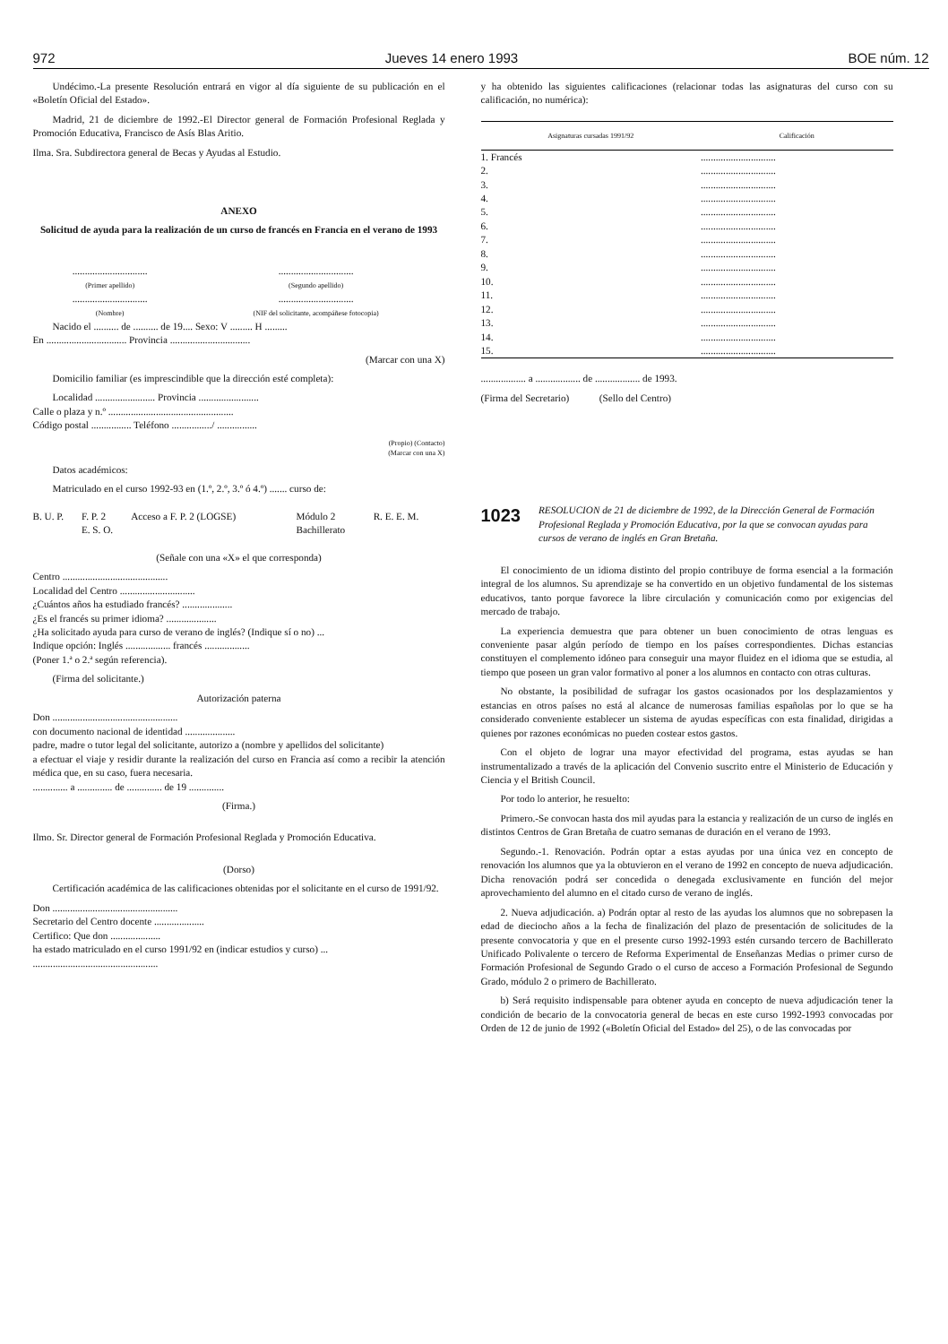972 Jueves 14 enero 1993 BOE núm. 12
Undécimo.-La presente Resolución entrará en vigor al día siguiente de su publicación en el «Boletín Oficial del Estado».
Madrid, 21 de diciembre de 1992.-El Director general de Formación Profesional Reglada y Promoción Educativa, Francisco de Asís Blas Aritio.
Ilma. Sra. Subdirectora general de Becas y Ayudas al Estudio.
ANEXO
Solicitud de ayuda para la realización de un curso de francés en Francia en el verano de 1993
| .............................. (Primer apellido) | .............................. (Segundo apellido) |
| .............................. (Nombre) | .............................. (NIF del solicitante, acompáñese fotocopia) |
Nacido el .......... de .......... de 19.... Sexo: V ......... H .........
En ................................ Provincia ................................
(Marcar con una X)
Domicilio familiar (es imprescindible que la dirección esté completa):
Localidad ........................ Provincia ........................
Calle o plaza y n.º ..................................................
Código postal ................ Teléfono ................/ ................
(Propio) (Contacto)
(Marcar con una X)
Datos académicos:
Matriculado en el curso 1992-93 en (1.º, 2.º, 3.º ó 4.º) ....... curso de:
| B. U. P. | F. P. 2 | Acceso a F. P. 2 (LOGSE) | Módulo 2 | R. E. E. M. |
| | E. S. O. | | Bachillerato | |
(Señale con una «X» el que corresponda)
Centro ..........................................
Localidad del Centro ..............................
¿Cuántos años ha estudiado francés? ....................
¿Es el francés su primer idioma? ....................
¿Ha solicitado ayuda para curso de verano de inglés? (Indique sí o no) ...
Indique opción: Inglés .................. francés ..................
(Poner 1.ª o 2.ª según referencia).
(Firma del solicitante.)
Autorización paterna
Don ..................................................
con documento nacional de identidad ....................
padre, madre o tutor legal del solicitante, autorizo a (nombre y apellidos del solicitante)
a efectuar el viaje y residir durante la realización del curso en Francia así como a recibir la atención médica que, en su caso, fuera necesaria.
.............. a .............. de .............. de 19 ..............
(Firma.)
Ilmo. Sr. Director general de Formación Profesional Reglada y Promoción Educativa.
(Dorso)
Certificación académica de las calificaciones obtenidas por el solicitante en el curso de 1991/92.
Don ..................................................
Secretario del Centro docente ....................
Certifico: Que don ....................
ha estado matriculado en el curso 1991/92 en (indicar estudios y curso) ...
..................................................
y ha obtenido las siguientes calificaciones (relacionar todas las asignaturas del curso con su calificación, no numérica):
| Asignaturas cursadas 1991/92 | Calificación |
| --- | --- |
| 1. Francés | .............................. |
| 2. | .............................. |
| 3. | .............................. |
| 4. | .............................. |
| 5. | .............................. |
| 6. | .............................. |
| 7. | .............................. |
| 8. | .............................. |
| 9. | .............................. |
| 10. | .............................. |
| 11. | .............................. |
| 12. | .............................. |
| 13. | .............................. |
| 14. | .............................. |
| 15. | .............................. |
.................. a .................. de .................. de 1993.
(Firma del Secretario) (Sello del Centro)
1023 RESOLUCION de 21 de diciembre de 1992, de la Dirección General de Formación Profesional Reglada y Promoción Educativa, por la que se convocan ayudas para cursos de verano de inglés en Gran Bretaña.
El conocimiento de un idioma distinto del propio contribuye de forma esencial a la formación integral de los alumnos. Su aprendizaje se ha convertido en un objetivo fundamental de los sistemas educativos, tanto porque favorece la libre circulación y comunicación como por exigencias del mercado de trabajo.
La experiencia demuestra que para obtener un buen conocimiento de otras lenguas es conveniente pasar algún período de tiempo en los países correspondientes. Dichas estancias constituyen el complemento idóneo para conseguir una mayor fluidez en el idioma que se estudia, al tiempo que poseen un gran valor formativo al poner a los alumnos en contacto con otras culturas.
No obstante, la posibilidad de sufragar los gastos ocasionados por los desplazamientos y estancias en otros países no está al alcance de numerosas familias españolas por lo que se ha considerado conveniente establecer un sistema de ayudas específicas con esta finalidad, dirigidas a quienes por razones económicas no pueden costear estos gastos.
Con el objeto de lograr una mayor efectividad del programa, estas ayudas se han instrumentalizado a través de la aplicación del Convenio suscrito entre el Ministerio de Educación y Ciencia y el British Council.
Por todo lo anterior, he resuelto:
Primero.-Se convocan hasta dos mil ayudas para la estancia y realización de un curso de inglés en distintos Centros de Gran Bretaña de cuatro semanas de duración en el verano de 1993.
Segundo.-1. Renovación. Podrán optar a estas ayudas por una única vez en concepto de renovación los alumnos que ya la obtuvieron en el verano de 1992 en concepto de nueva adjudicación. Dicha renovación podrá ser concedida o denegada exclusivamente en función del mejor aprovechamiento del alumno en el citado curso de verano de inglés.
2. Nueva adjudicación. a) Podrán optar al resto de las ayudas los alumnos que no sobrepasen la edad de dieciocho años a la fecha de finalización del plazo de presentación de solicitudes de la presente convocatoria y que en el presente curso 1992-1993 estén cursando tercero de Bachillerato Unificado Polivalente o tercero de Reforma Experimental de Enseñanzas Medias o primer curso de Formación Profesional de Segundo Grado o el curso de acceso a Formación Profesional de Segundo Grado, módulo 2 o primero de Bachillerato.
b) Será requisito indispensable para obtener ayuda en concepto de nueva adjudicación tener la condición de becario de la convocatoria general de becas en este curso 1992-1993 convocadas por Orden de 12 de junio de 1992 («Boletín Oficial del Estado» del 25), o de las convocadas por